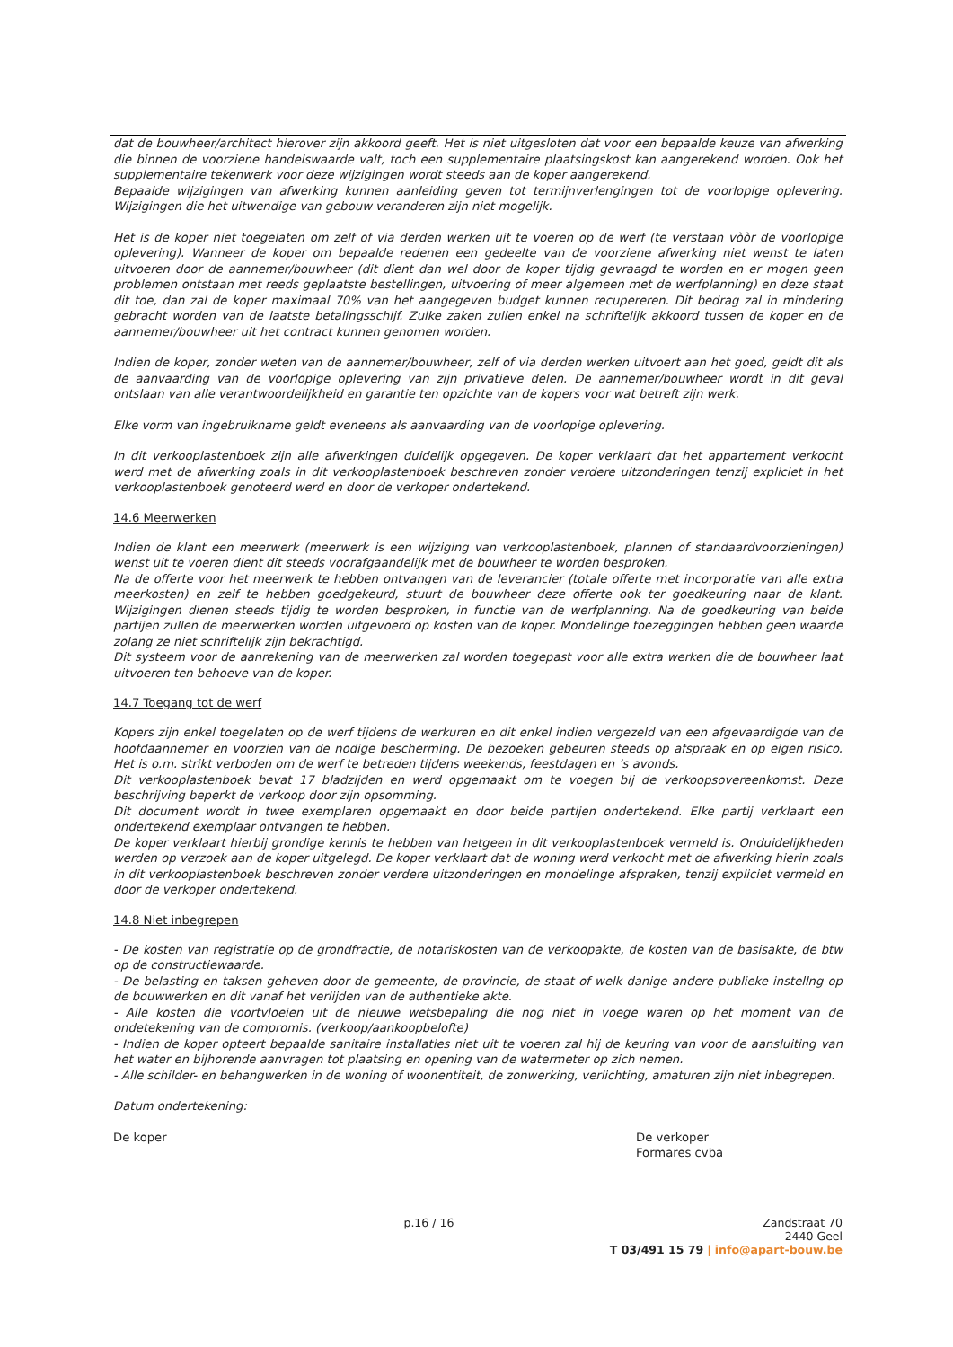dat de bouwheer/architect hierover zijn akkoord geeft. Het is niet uitgesloten dat voor een bepaalde keuze van afwerking die binnen de voorziene handelswaarde valt, toch een supplementaire plaatsingskost kan aangerekend worden. Ook het supplementaire tekenwerk voor deze wijzigingen wordt steeds aan de koper aangerekend.
Bepaalde wijzigingen van afwerking kunnen aanleiding geven tot termijnverlengingen tot de voorlopige oplevering. Wijzigingen die het uitwendige van gebouw veranderen zijn niet mogelijk.
Het is de koper niet toegelaten om zelf of via derden werken uit te voeren op de werf (te verstaan vòòr de voorlopige oplevering). Wanneer de koper om bepaalde redenen een gedeelte van de voorziene afwerking niet wenst te laten uitvoeren door de aannemer/bouwheer (dit dient dan wel door de koper tijdig gevraagd te worden en er mogen geen problemen ontstaan met reeds geplaatste bestellingen, uitvoering of meer algemeen met de werfplanning) en deze staat dit toe, dan zal de koper maximaal 70% van het aangegeven budget kunnen recupereren. Dit bedrag zal in mindering gebracht worden van de laatste betalingsschijf. Zulke zaken zullen enkel na schriftelijk akkoord tussen de koper en de aannemer/bouwheer uit het contract kunnen genomen worden.
Indien de koper, zonder weten van de aannemer/bouwheer, zelf of via derden werken uitvoert aan het goed, geldt dit als de aanvaarding van de voorlopige oplevering van zijn privatieve delen. De aannemer/bouwheer wordt in dit geval ontslaan van alle verantwoordelijkheid en garantie ten opzichte van de kopers voor wat betreft zijn werk.
Elke vorm van ingebruikname geldt eveneens als aanvaarding van de voorlopige oplevering.
In dit verkooplastenboek zijn alle afwerkingen duidelijk opgegeven. De koper verklaart dat het appartement verkocht werd met de afwerking zoals in dit verkooplastenboek beschreven zonder verdere uitzonderingen tenzij expliciet in het verkooplastenboek genoteerd werd en door de verkoper ondertekend.
14.6 Meerwerken
Indien de klant een meerwerk (meerwerk is een wijziging van verkooplastenboek, plannen of standaardvoorzieningen) wenst uit te voeren dient dit steeds voorafgaandelijk met de bouwheer te worden besproken.
Na de offerte voor het meerwerk te hebben ontvangen van de leverancier (totale offerte met incorporatie van alle extra meerkosten) en zelf te hebben goedgekeurd, stuurt de bouwheer deze offerte ook ter goedkeuring naar de klant. Wijzigingen dienen steeds tijdig te worden besproken, in functie van de werfplanning. Na de goedkeuring van beide partijen zullen de meerwerken worden uitgevoerd op kosten van de koper. Mondelinge toezeggingen hebben geen waarde zolang ze niet schriftelijk zijn bekrachtigd.
Dit systeem voor de aanrekening van de meerwerken zal worden toegepast voor alle extra werken die de bouwheer laat uitvoeren ten behoeve van de koper.
14.7 Toegang tot de werf
Kopers zijn enkel toegelaten op de werf tijdens de werkuren en dit enkel indien vergezeld van een afgevaardigde van de hoofdaannemer en voorzien van de nodige bescherming. De bezoeken gebeuren steeds op afspraak en op eigen risico. Het is o.m. strikt verboden om de werf te betreden tijdens weekends, feestdagen en ’s avonds.
Dit verkooplastenboek bevat 17 bladzijden en werd opgemaakt om te voegen bij de verkoopsovereenkomst. Deze beschrijving beperkt de verkoop door zijn opsomming.
Dit document wordt in twee exemplaren opgemaakt en door beide partijen ondertekend. Elke partij verklaart een ondertekend exemplaar ontvangen te hebben.
De koper verklaart hierbij grondige kennis te hebben van hetgeen in dit verkooplastenboek vermeld is. Onduidelijkheden werden op verzoek aan de koper uitgelegd. De koper verklaart dat de woning werd verkocht met de afwerking hierin zoals in dit verkooplastenboek beschreven zonder verdere uitzonderingen en mondelinge afspraken, tenzij expliciet vermeld en door de verkoper ondertekend.
14.8 Niet inbegrepen
- De kosten van registratie op de grondfractie, de notariskosten van de verkoopakte, de kosten van de basisakte, de btw op de constructiewaarde.
- De belasting en taksen geheven door de gemeente, de provincie, de staat of welk danige andere publieke instellng op de bouwwerken en dit vanaf het verlijden van de authentieke akte.
- Alle kosten die voortvloeien uit de nieuwe wetsbepaling die nog niet in voege waren op het moment van de ondetekening van de compromis. (verkoop/aankoopbelofte)
- Indien de koper opteert bepaalde sanitaire installaties niet uit te voeren zal hij de keuring van voor de aansluiting van het water en bijhorende aanvragen tot plaatsing en opening van de watermeter op zich nemen.
- Alle schilder- en behangwerken in de woning of woonentiteit, de zonwerking, verlichting, amaturen zijn niet inbegrepen.
Datum ondertekening:
De koper De verkoper
Formares cvba
p.16 / 16 Zandstraat 70
2440 Geel
T 03/491 15 79 | info@apart-bouw.be